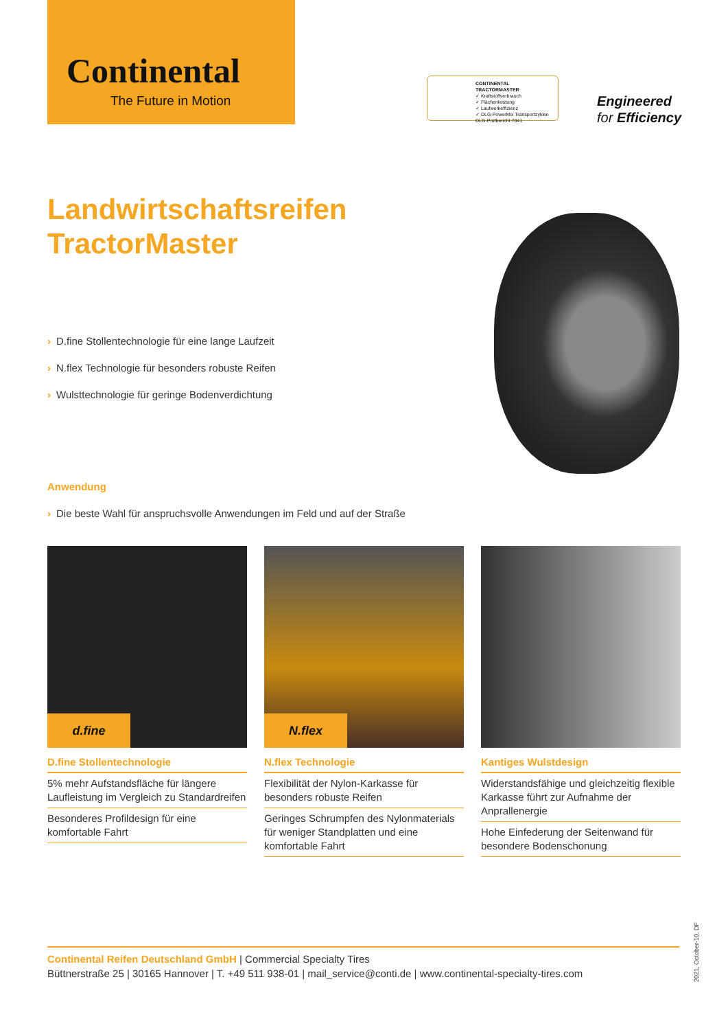Continental
The Future in Motion
CONTINENTAL TRACTORMASTER
✓ Kraftstoffverbrauch
✓ Flächenleistung
✓ Laufwerkeffizienz
✓ DLG-PowerMix Transportzyklen
DLG-Prüfbericht 7041
Engineered
for Efficiency
Landwirtschaftsreifen
TractorMaster
› D.fine Stollentechnologie für eine lange Laufzeit
› N.flex Technologie für besonders robuste Reifen
› Wulsttechnologie für geringe Bodenverdichtung
Anwendung
› Die beste Wahl für anspruchsvolle Anwendungen im Feld und auf der Straße
d.fine
D.fine Stollentechnologie
5% mehr Aufstandsfläche für längere Laufleistung im Vergleich zu Standardreifen
Besonderes Profildesign für eine komfortable Fahrt
N.flex
N.flex Technologie
Flexibilität der Nylon-Karkasse für besonders robuste Reifen
Geringes Schrumpfen des Nylonmaterials für weniger Standplatten und eine komfortable Fahrt
Kantiges Wulstdesign
Widerstandsfähige und gleichzeitig flexible Karkasse führt zur Aufnahme der Anprallenergie
Hohe Einfederung der Seitenwand für besondere Bodenschonung
Continental Reifen Deutschland GmbH | Commercial Specialty Tires
Büttnerstraße 25 | 30165 Hannover | T. +49 511 938-01 | mail_service@conti.de | www.continental-specialty-tires.com
2021, October-10. DF